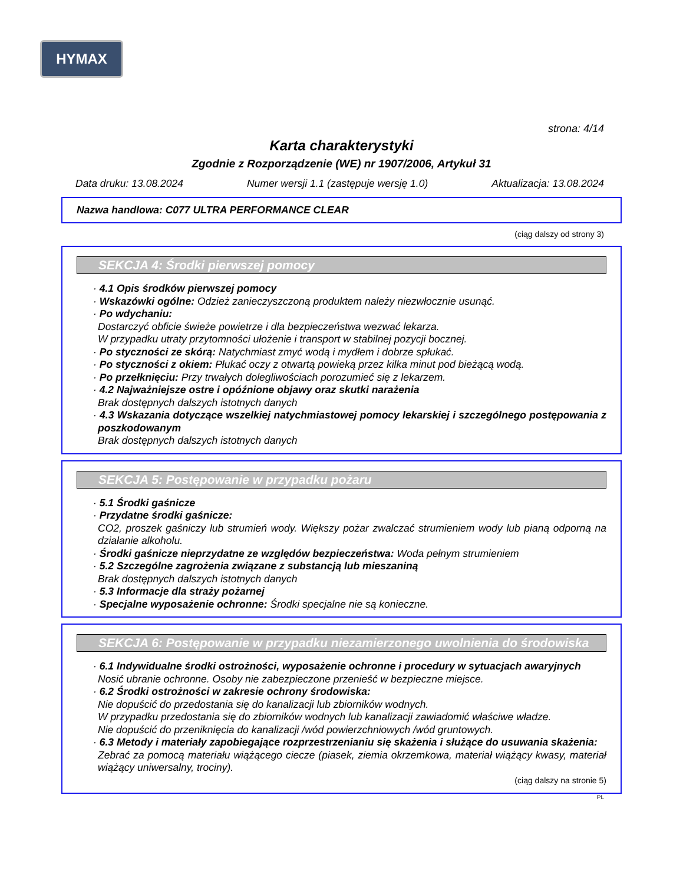HYMAX
strona: 4/14
Karta charakterystyki
Zgodnie z Rozporządzenie (WE) nr 1907/2006, Artykuł 31
Data druku: 13.08.2024 Numer wersji 1.1 (zastępuje wersję 1.0) Aktualizacja: 13.08.2024
Nazwa handlowa: C077 ULTRA PERFORMANCE CLEAR
(ciąg dalszy od strony 3)
SEKCJA 4: Środki pierwszej pomocy
· 4.1 Opis środków pierwszej pomocy
· Wskazówki ogólne: Odzież zanieczyszczoną produktem należy niezwłocznie usunąć.
· Po wdychaniu:
Dostarczyć obficie świeże powietrze i dla bezpieczeństwa wezwać lekarza.
W przypadku utraty przytomności ułożenie i transport w stabilnej pozycji bocznej.
· Po styczności ze skórą: Natychmiast zmyć wodą i mydłem i dobrze spłukać.
· Po styczności z okiem: Płukać oczy z otwartą powieką przez kilka minut pod bieżącą wodą.
· Po przełknięciu: Przy trwałych dolegliwościach porozumieć się z lekarzem.
· 4.2 Najważniejsze ostre i opóźnione objawy oraz skutki narażenia
Brak dostępnych dalszych istotnych danych
· 4.3 Wskazania dotyczące wszelkiej natychmiastowej pomocy lekarskiej i szczególnego postępowania z poszkodowanym
Brak dostępnych dalszych istotnych danych
SEKCJA 5: Postępowanie w przypadku pożaru
· 5.1 Środki gaśnicze
· Przydatne środki gaśnicze:
CO2, proszek gaśniczy lub strumień wody. Większy pożar zwalczać strumieniem wody lub pianą odporną na działanie alkoholu.
· Środki gaśnicze nieprzydatne ze względów bezpieczeństwa: Woda pełnym strumieniem
· 5.2 Szczególne zagrożenia związane z substancją lub mieszaniną
Brak dostępnych dalszych istotnych danych
· 5.3 Informacje dla straży pożarnej
· Specjalne wyposażenie ochronne: Środki specjalne nie są konieczne.
SEKCJA 6: Postępowanie w przypadku niezamierzonego uwolnienia do środowiska
· 6.1 Indywidualne środki ostrożności, wyposażenie ochronne i procedury w sytuacjach awaryjnych
Nosić ubranie ochronne. Osoby nie zabezpieczone przenieść w bezpieczne miejsce.
· 6.2 Środki ostrożności w zakresie ochrony środowiska:
Nie dopuścić do przedostania się do kanalizacji lub zbiorników wodnych.
W przypadku przedostania się do zbiorników wodnych lub kanalizacji zawiadomić właściwe władze.
Nie dopuścić do przeniknięcia do kanalizacji /wód powierzchniowych /wód gruntowych.
· 6.3 Metody i materiały zapobiegające rozprzestrzenianiu się skażenia i służące do usuwania skażenia:
Zebrać za pomocą materiału wiążącego ciecze (piasek, ziemia okrzemkowa, materiał wiążący kwasy, materiał wiążący uniwersalny, trociny).
(ciąg dalszy na stronie 5)
PL